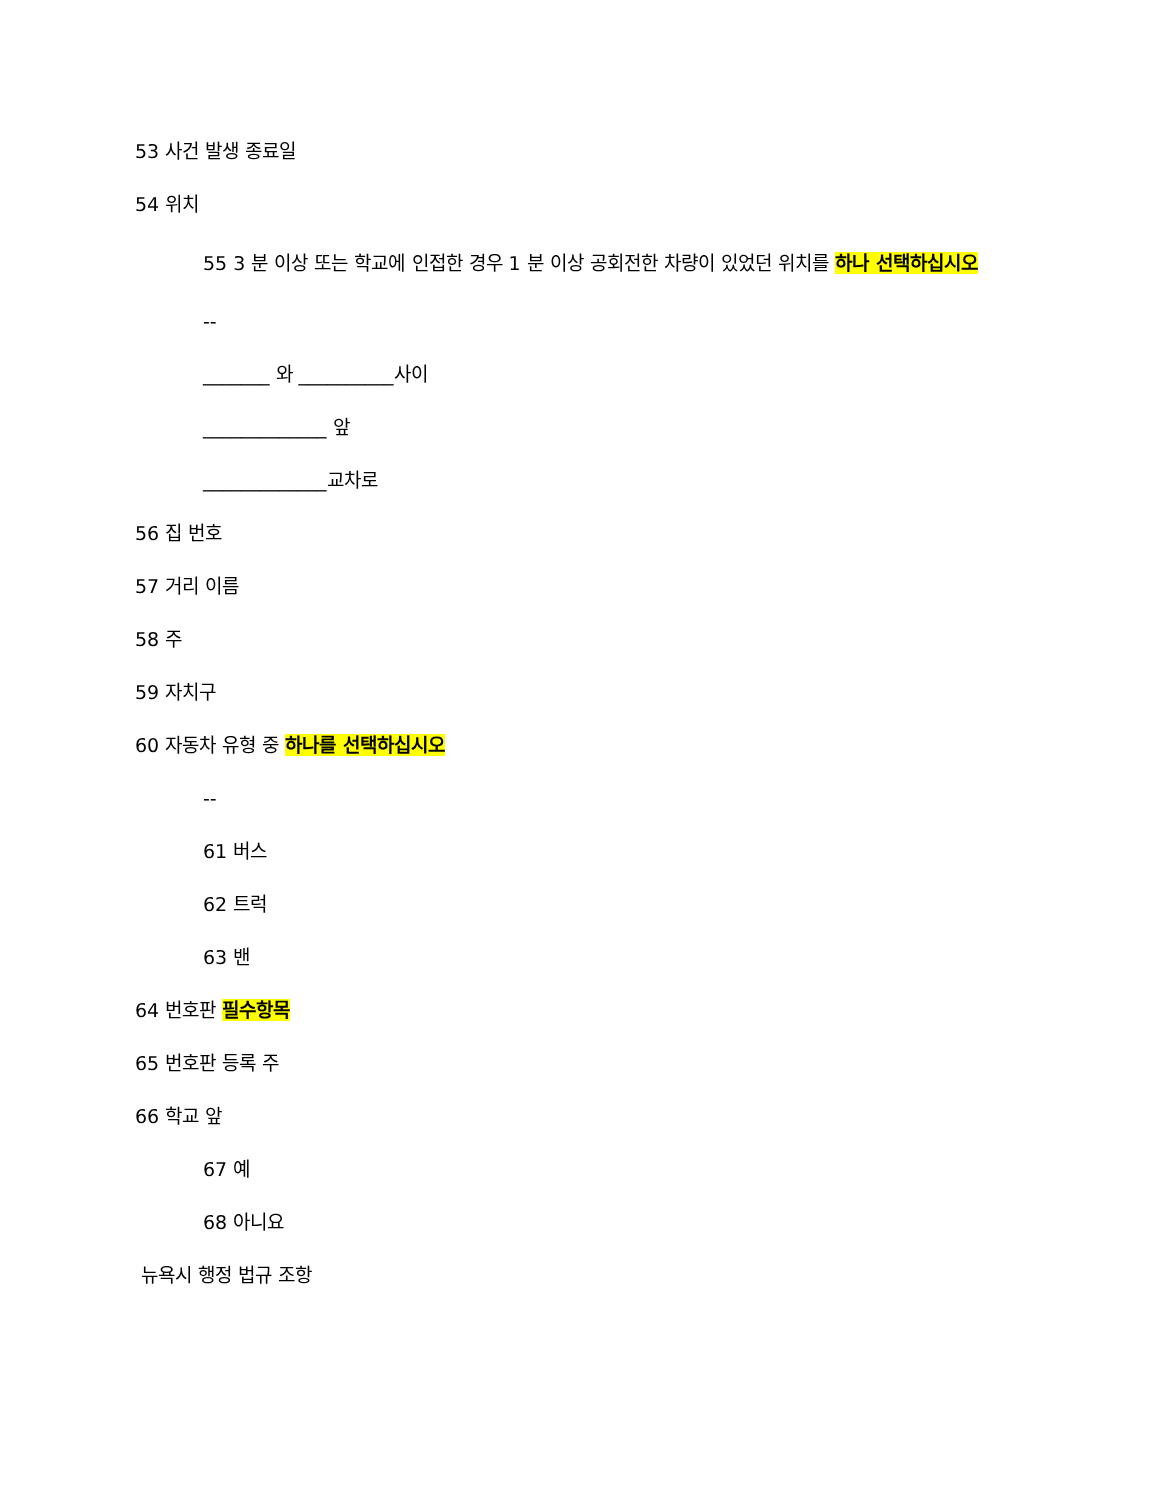53 사건 발생 종료일
54 위치
55 3 분 이상 또는 학교에 인접한 경우 1 분 이상 공회전한 차량이 있었던 위치를 하나 선택하십시오
--
_______ 와 __________사이
_____________ 앞
_____________교차로
56 집 번호
57 거리 이름
58 주
59 자치구
60 자동차 유형 중 하나를 선택하십시오
--
61 버스
62 트럭
63 밴
64 번호판 필수항목
65 번호판 등록 주
66 학교 앞
67 예
68 아니요
뉴욕시 행정 법규 조항